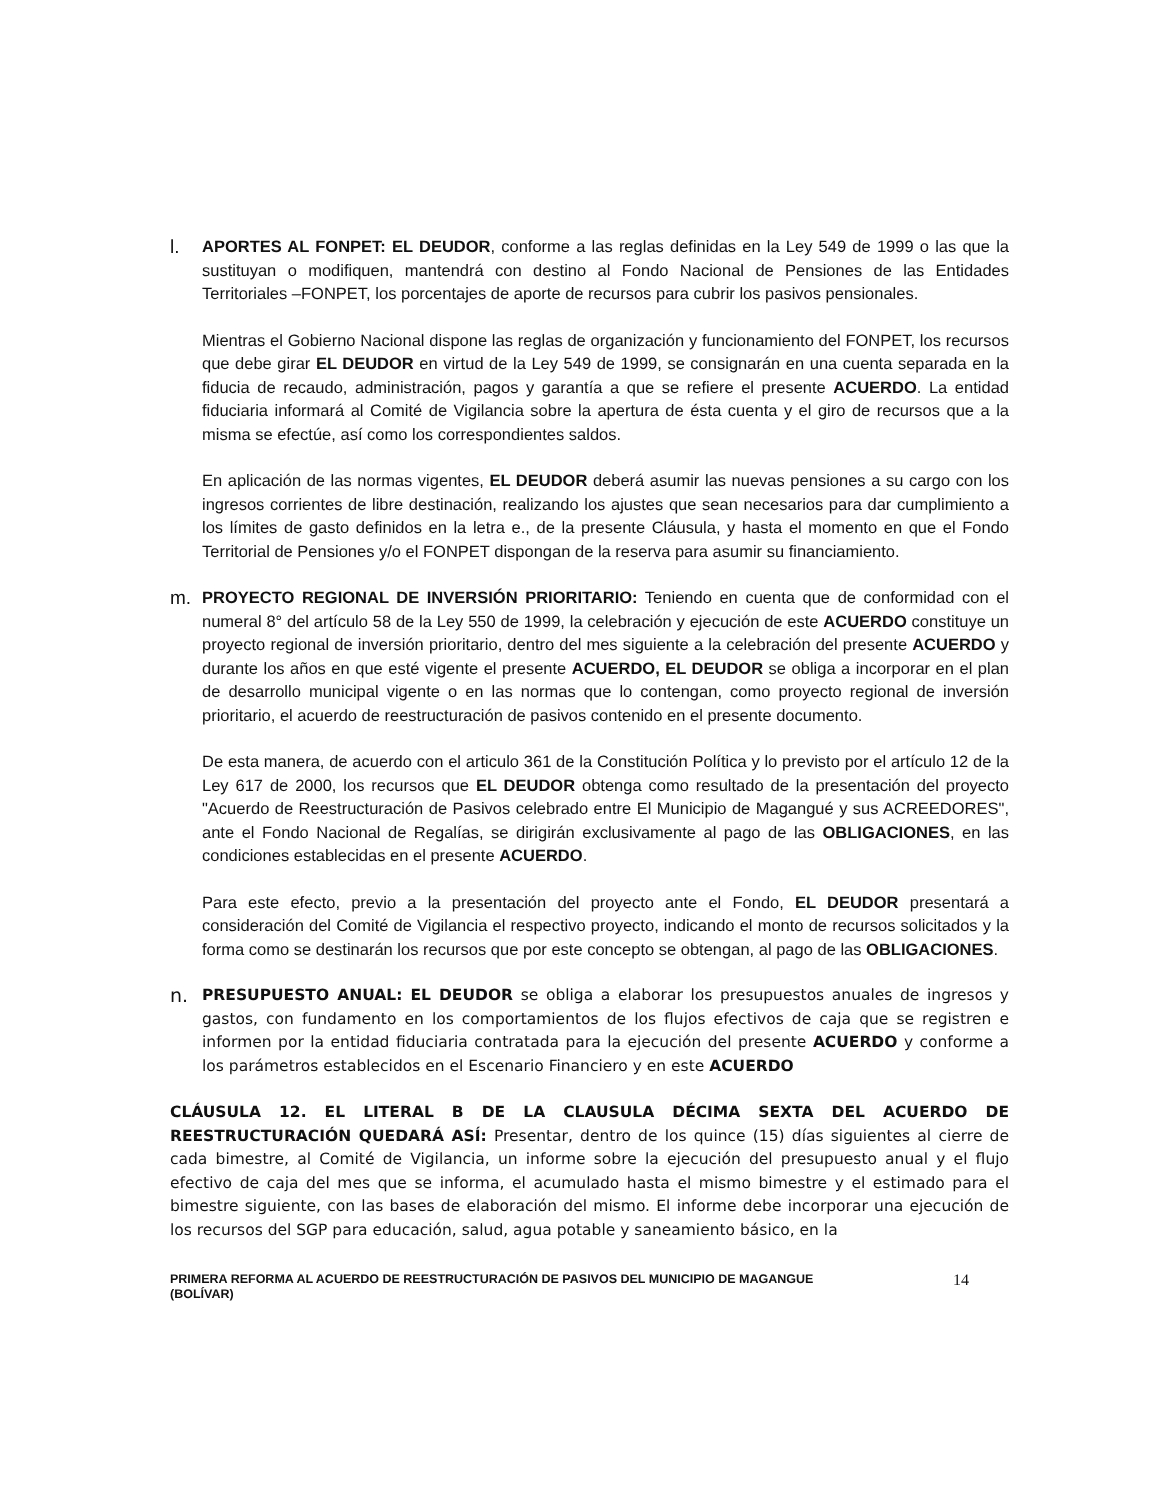l.
APORTES AL FONPET: EL DEUDOR, conforme a las reglas definidas en la Ley 549 de 1999 o las que la sustituyan o modifiquen, mantendrá con destino al Fondo Nacional de Pensiones de las Entidades Territoriales –FONPET, los porcentajes de aporte de recursos para cubrir los pasivos pensionales.
Mientras el Gobierno Nacional dispone las reglas de organización y funcionamiento del FONPET, los recursos que debe girar EL DEUDOR en virtud de la Ley 549 de 1999, se consignarán en una cuenta separada en la fiducia de recaudo, administración, pagos y garantía a que se refiere el presente ACUERDO. La entidad fiduciaria informará al Comité de Vigilancia sobre la apertura de ésta cuenta y el giro de recursos que a la misma se efectúe, así como los correspondientes saldos.
En aplicación de las normas vigentes, EL DEUDOR deberá asumir las nuevas pensiones a su cargo con los ingresos corrientes de libre destinación, realizando los ajustes que sean necesarios para dar cumplimiento a los límites de gasto definidos en la letra e., de la presente Cláusula, y hasta el momento en que el Fondo Territorial de Pensiones y/o el FONPET dispongan de la reserva para asumir su financiamiento.
m.
PROYECTO REGIONAL DE INVERSIÓN PRIORITARIO: Teniendo en cuenta que de conformidad con el numeral 8° del artículo 58 de la Ley 550 de 1999, la celebración y ejecución de este ACUERDO constituye un proyecto regional de inversión prioritario, dentro del mes siguiente a la celebración del presente ACUERDO y durante los años en que esté vigente el presente ACUERDO, EL DEUDOR se obliga a incorporar en el plan de desarrollo municipal vigente o en las normas que lo contengan, como proyecto regional de inversión prioritario, el acuerdo de reestructuración de pasivos contenido en el presente documento.
De esta manera, de acuerdo con el articulo 361 de la Constitución Política y lo previsto por el artículo 12 de la Ley 617 de 2000, los recursos que EL DEUDOR obtenga como resultado de la presentación del proyecto "Acuerdo de Reestructuración de Pasivos celebrado entre El Municipio de Magangué y sus ACREEDORES", ante el Fondo Nacional de Regalías, se dirigirán exclusivamente al pago de las OBLIGACIONES, en las condiciones establecidas en el presente ACUERDO.
Para este efecto, previo a la presentación del proyecto ante el Fondo, EL DEUDOR presentará a consideración del Comité de Vigilancia el respectivo proyecto, indicando el monto de recursos solicitados y la forma como se destinarán los recursos que por este concepto se obtengan, al pago de las OBLIGACIONES.
n.
PRESUPUESTO ANUAL: EL DEUDOR se obliga a elaborar los presupuestos anuales de ingresos y gastos, con fundamento en los comportamientos de los flujos efectivos de caja que se registren e informen por la entidad fiduciaria contratada para la ejecución del presente ACUERDO y conforme a los parámetros establecidos en el Escenario Financiero y en este ACUERDO
CLÁUSULA 12. EL LITERAL B DE LA CLAUSULA DÉCIMA SEXTA DEL ACUERDO DE REESTRUCTURACIÓN QUEDARÁ ASÍ: Presentar, dentro de los quince (15) días siguientes al cierre de cada bimestre, al Comité de Vigilancia, un informe sobre la ejecución del presupuesto anual y el flujo efectivo de caja del mes que se informa, el acumulado hasta el mismo bimestre y el estimado para el bimestre siguiente, con las bases de elaboración del mismo. El informe debe incorporar una ejecución de los recursos del SGP para educación, salud, agua potable y saneamiento básico, en la
PRIMERA REFORMA AL ACUERDO DE REESTRUCTURACIÓN DE PASIVOS DEL MUNICIPIO DE MAGANGUE
(BOLÍVAR)
14